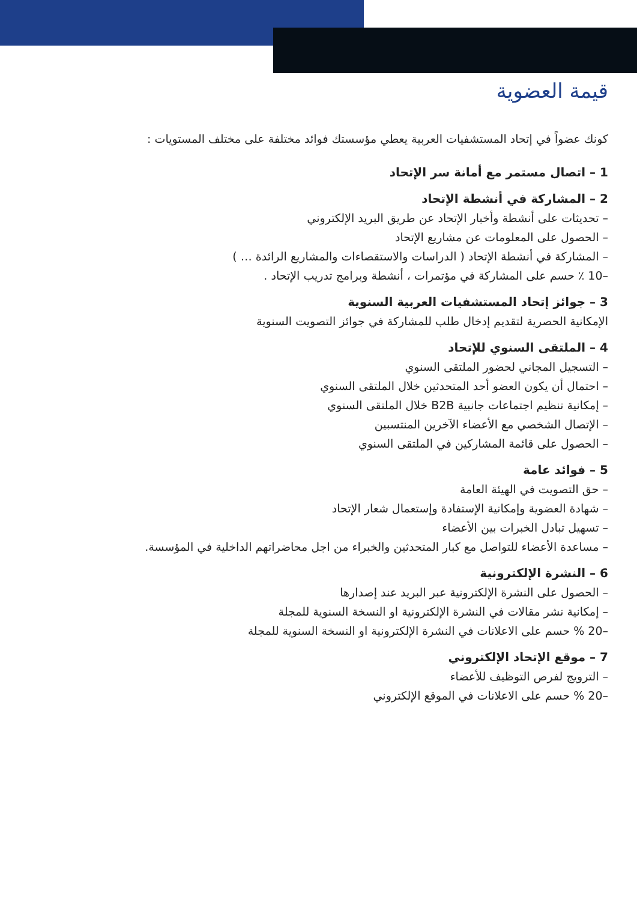قيمة العضوية
كونك عضواً في إتحاد المستشفيات العربية يعطي مؤسستك فوائد مختلفة على مختلف المستويات :
1 – اتصال مستمر مع أمانة سر الإتحاد
2 – المشاركة في أنشطة الإتحاد
– تحديثات على أنشطة وأخبار الإتحاد عن طريق البريد الإلكتروني
– الحصول على المعلومات عن مشاريع الإتحاد
– المشاركة في أنشطة الإتحاد ( الدراسات والاستقصاءات والمشاريع الرائدة … )
–10 ٪ حسم على المشاركة في مؤتمرات ، أنشطة وبرامج تدريب الإتحاد .
3 – جوائز إتحاد المستشفيات العربية السنوية
الإمكانية الحصرية لتقديم إدخال طلب للمشاركة في جوائز التصويت السنوية
4 – الملتقى السنوي للإتحاد
– التسجيل المجاني لحضور الملتقى السنوي
– احتمال أن يكون العضو أحد المتحدثين خلال الملتقى السنوي
– إمكانية تنظيم اجتماعات جانبية B2B خلال الملتقى السنوي
– الإتصال الشخصي مع الأعضاء الآخرين المنتسبين
– الحصول على قائمة المشاركين في الملتقى السنوي
5 – فوائد عامة
– حق التصويت في الهيئة العامة
– شهادة العضوية وإمكانية الإستفادة وإستعمال شعار الإتحاد
– تسهيل تبادل الخبرات بين الأعضاء
– مساعدة الأعضاء للتواصل مع كبار المتحدثين والخبراء من اجل محاضراتهم الداخلية في المؤسسة.
6 – النشرة الإلكترونية
– الحصول على النشرة الإلكترونية عبر البريد عند إصدارها
– إمكانية نشر مقالات في النشرة الإلكترونية او النسخة السنوية للمجلة
–20 % حسم على الاعلانات في النشرة الإلكترونية او النسخة السنوية للمجلة
7 – موقع الإتحاد الإلكتروني
– الترويج لفرص التوظيف للأعضاء
–20 % حسم على الاعلانات في الموقع الإلكتروني